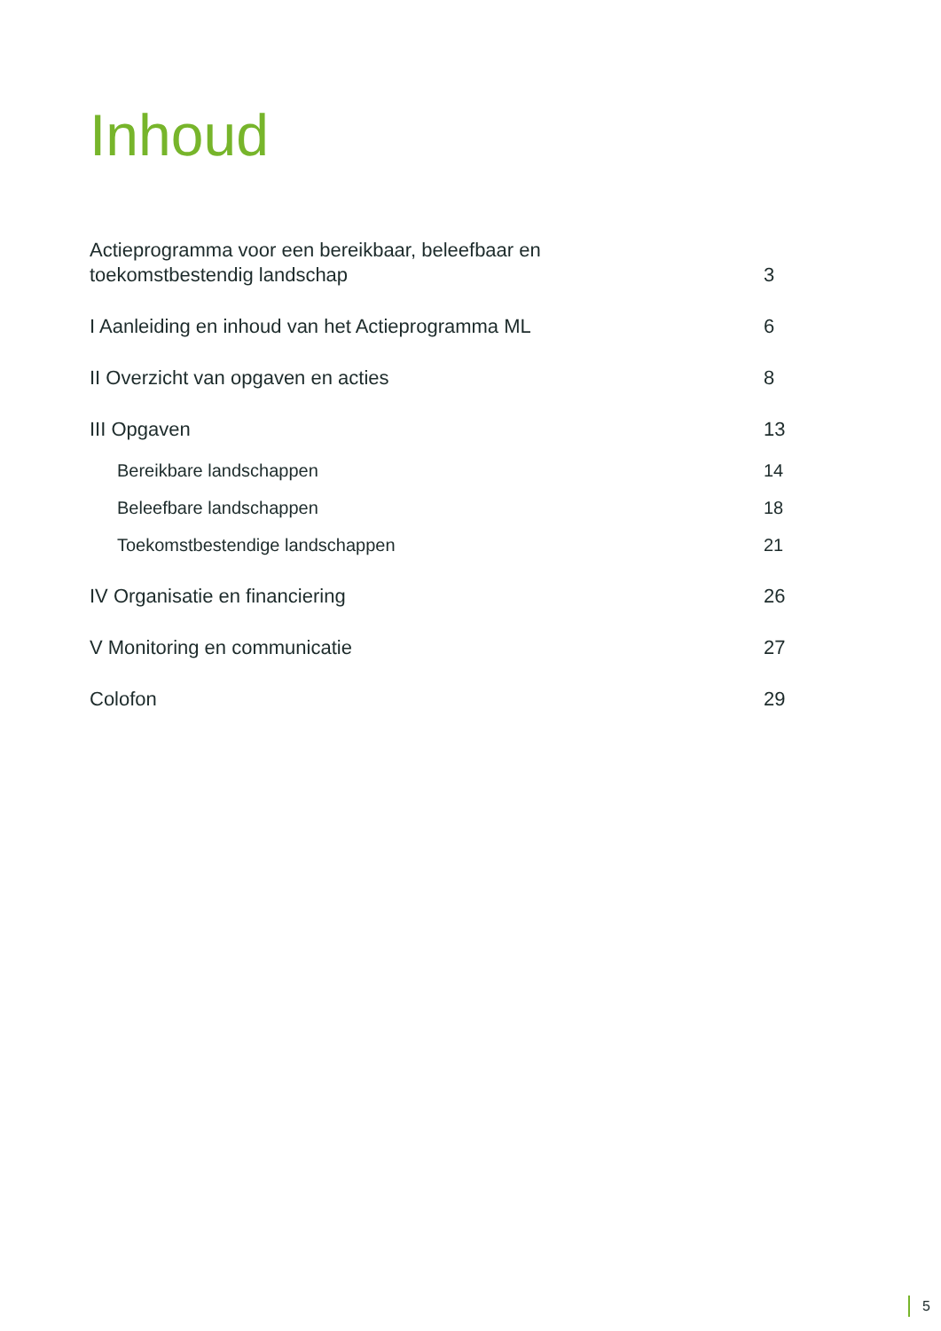Inhoud
Actieprogramma voor een bereikbaar, beleefbaar en
toekomstbestendig landschap
3
I Aanleiding en inhoud van het Actieprogramma ML
6
II Overzicht van opgaven en acties
8
III Opgaven
13
Bereikbare landschappen
14
Beleefbare landschappen
18
Toekomstbestendige landschappen
21
IV Organisatie en financiering
26
V Monitoring en communicatie
27
Colofon
29
5